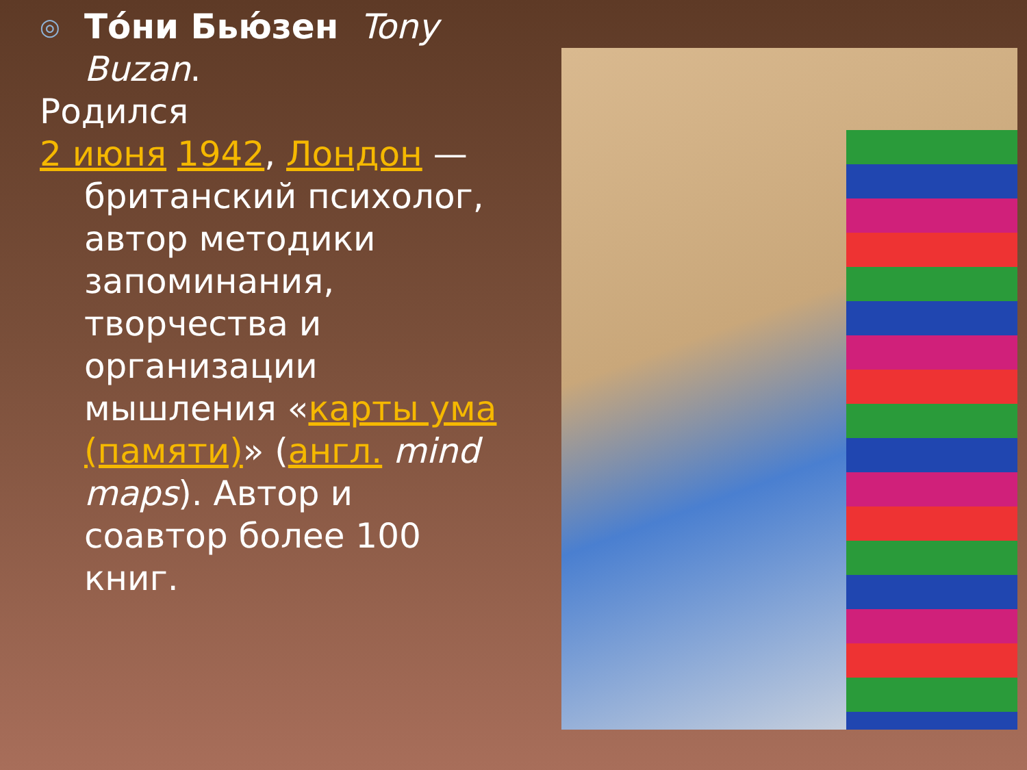◎ То́ни Бью́зен Tony Buzan.
Родился
2 июня 1942, Лондон —
британский психолог, автор методики запоминания, творчества и организации мышления «карты ума (памяти)» (англ. mind maps). Автор и соавтор более 100 книг.